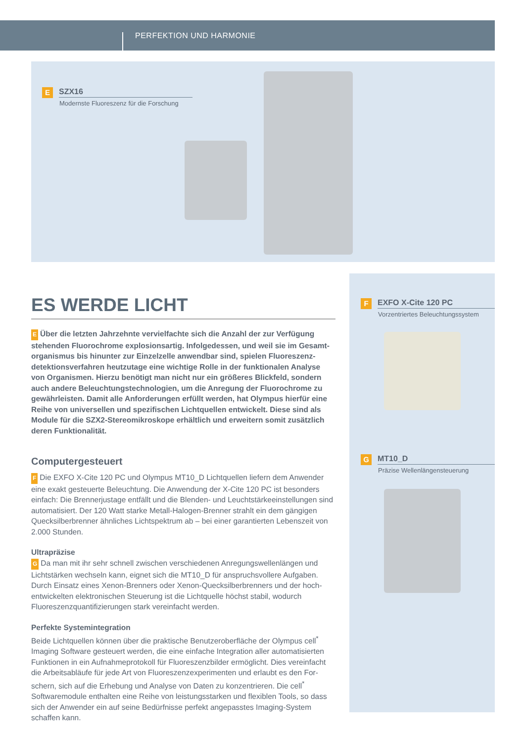PERFEKTION UND HARMONIE
E
SZX16
Modernste Fluoreszenz für die Forschung
F
EXFO X-Cite 120 PC
Vorzentriertes Beleuchtungssystem
G
MT10_D
Präzise Wellenlängensteuerung
ES WERDE LICHT
E Über die letzten Jahrzehnte vervielfachte sich die Anzahl der zur Verfügung stehenden Fluorochrome explosionsartig. Infolgedessen, und weil sie im Gesamt­organismus bis hinunter zur Einzelzelle anwendbar sind, spielen Fluoreszenz­detektionsverfahren heutzutage eine wichtige Rolle in der funktionalen Analyse von Organismen. Hierzu benötigt man nicht nur ein größeres Blickfeld, sondern auch andere Beleuchtungstechnologien, um die Anregung der Fluorochrome zu gewährleisten. Damit alle Anforderungen erfüllt werden, hat Olympus hierfür eine Reihe von universellen und spezifischen Lichtquellen entwickelt. Diese sind als Module für die SZX2-Stereomikroskope erhältlich und erweitern somit zusätzlich deren Funktionalität.
Computergesteuert
F Die EXFO X-Cite 120 PC und Olympus MT10_D Lichtquellen liefern dem Anwender eine exakt gesteuerte Beleuchtung. Die Anwendung der X-Cite 120 PC ist besonders einfach: Die Brennerjustage entfällt und die Blenden- und Leuchtstärkeeinstellungen sind automatisiert. Der 120 Watt starke Metall-Halogen-Brenner strahlt ein dem gän­gigen Quecksilberbrenner ähnliches Lichtspektrum ab – bei einer garantierten Lebens­zeit von 2.000 Stunden.
Ultrapräzise
G Da man mit ihr sehr schnell zwischen verschiedenen Anregungswellenlängen und Lichtstärken wechseln kann, eignet sich die MT10_D für anspruchsvollere Aufgaben. Durch Einsatz eines Xenon-Brenners oder Xenon-Quecksilberbrenners und der hoch­entwickelten elektronischen Steuerung ist die Lichtquelle höchst stabil, wodurch Fluoreszenzquantifizierungen stark vereinfacht werden.
Perfekte Systemintegration
Beide Lichtquellen können über die praktische Benutzeroberfläche der Olympus cell<sup>*</sup> Imaging Software gesteuert werden, die eine einfache Integration aller automatisierten Funktionen in ein Aufnahmeprotokoll für Fluoreszenzbilder ermöglicht. Dies vereinfacht die Arbeitsabläufe für jede Art von Fluoreszenzexperimenten und erlaubt es den For­schern, sich auf die Erhebung und Analyse von Daten zu konzentrieren. Die cell<sup>*</sup> Softwaremodule enthalten eine Reihe von leistungsstarken und flexiblen Tools, so dass sich der Anwender ein auf seine Bedürfnisse perfekt angepasstes Imaging-System schaffen kann.